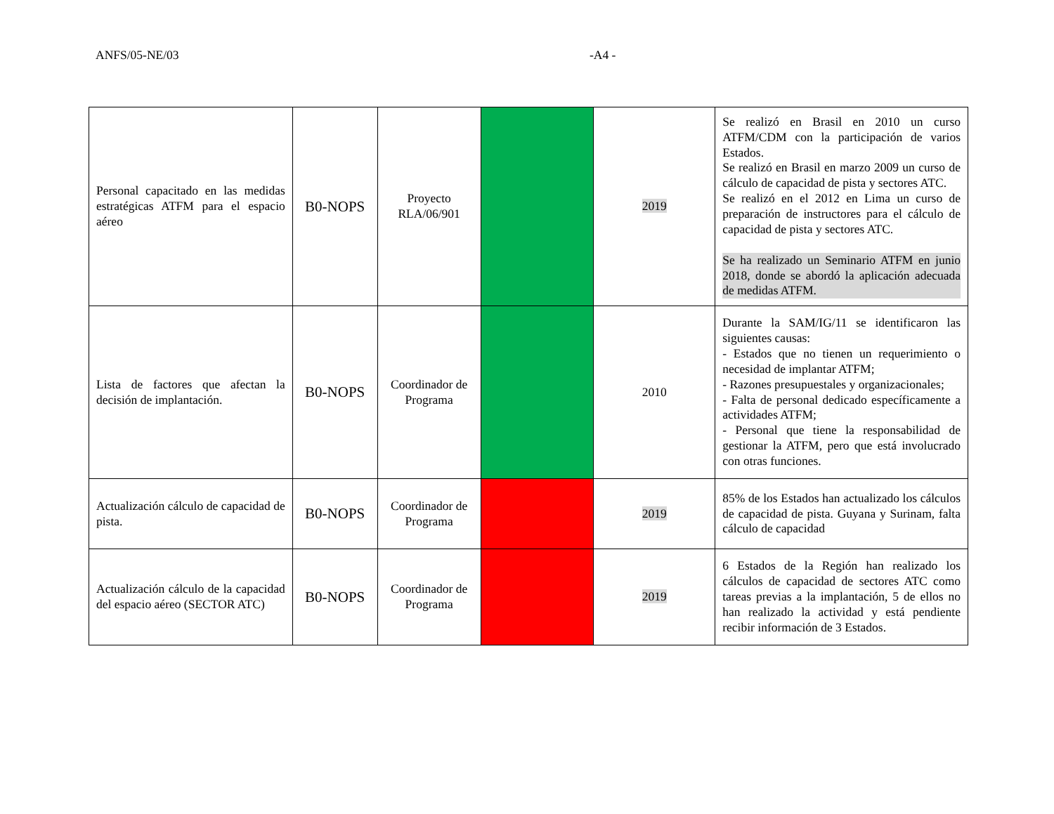ANFS/05-NE/03 -A4 -
| Personal capacitado en las medidas estratégicas ATFM para el espacio aéreo | B0-NOPS | Proyecto RLA/06/901 | | 2019 | Se realizó en Brasil en 2010 un curso ATFM/CDM con la participación de varios Estados. Se realizó en Brasil en marzo 2009 un curso de cálculo de capacidad de pista y sectores ATC. Se realizó en el 2012 en Lima un curso de preparación de instructores para el cálculo de capacidad de pista y sectores ATC. Se ha realizado un Seminario ATFM en junio 2018, donde se abordó la aplicación adecuada de medidas ATFM. |
| Lista de factores que afectan la decisión de implantación. | B0-NOPS | Coordinador de Programa | | 2010 | Durante la SAM/IG/11 se identificaron las siguientes causas: - Estados que no tienen un requerimiento o necesidad de implantar ATFM; - Razones presupuestales y organizacionales; - Falta de personal dedicado específicamente a actividades ATFM; - Personal que tiene la responsabilidad de gestionar la ATFM, pero que está involucrado con otras funciones. |
| Actualización cálculo de capacidad de pista. | B0-NOPS | Coordinador de Programa | | 2019 | 85% de los Estados han actualizado los cálculos de capacidad de pista. Guyana y Surinam, falta cálculo de capacidad |
| Actualización cálculo de la capacidad del espacio aéreo (SECTOR ATC) | B0-NOPS | Coordinador de Programa | | 2019 | 6 Estados de la Región han realizado los cálculos de capacidad de sectores ATC como tareas previas a la implantación, 5 de ellos no han realizado la actividad y está pendiente recibir información de 3 Estados. |